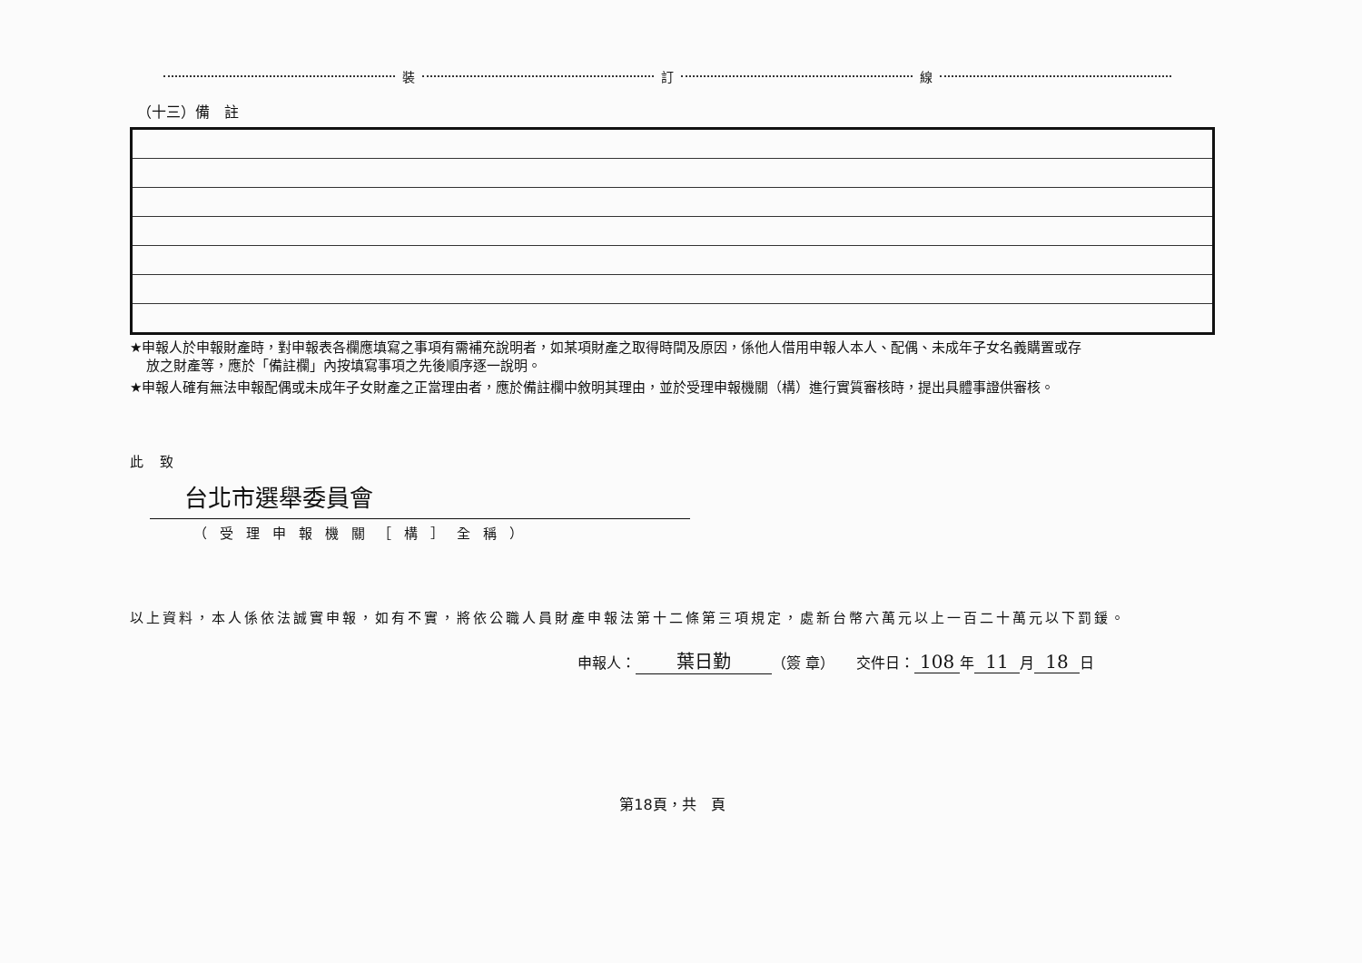裝 訂 線
（十三）備　註
★申報人於申報財產時，對申報表各欄應填寫之事項有需補充說明者，如某項財產之取得時間及原因，係他人借用申報人本人、配偶、未成年子女名義購置或存
放之財產等，應於「備註欄」內按填寫事項之先後順序逐一說明。
★申報人確有無法申報配偶或未成年子女財產之正當理由者，應於備註欄中敘明其理由，並於受理申報機關（構）進行實質審核時，提出具體事證供審核。
此致
台北市選舉委員會
（受理申報機關［構］全稱）
以上資料，本人係依法誠實申報，如有不實，將依公職人員財產申報法第十二條第三項規定，處新台幣六萬元以上一百二十萬元以下罰鍰。
申報人： 葉日勤 （簽 章）　　交件日： 108 年 11 月 18 日
第18頁，共　頁